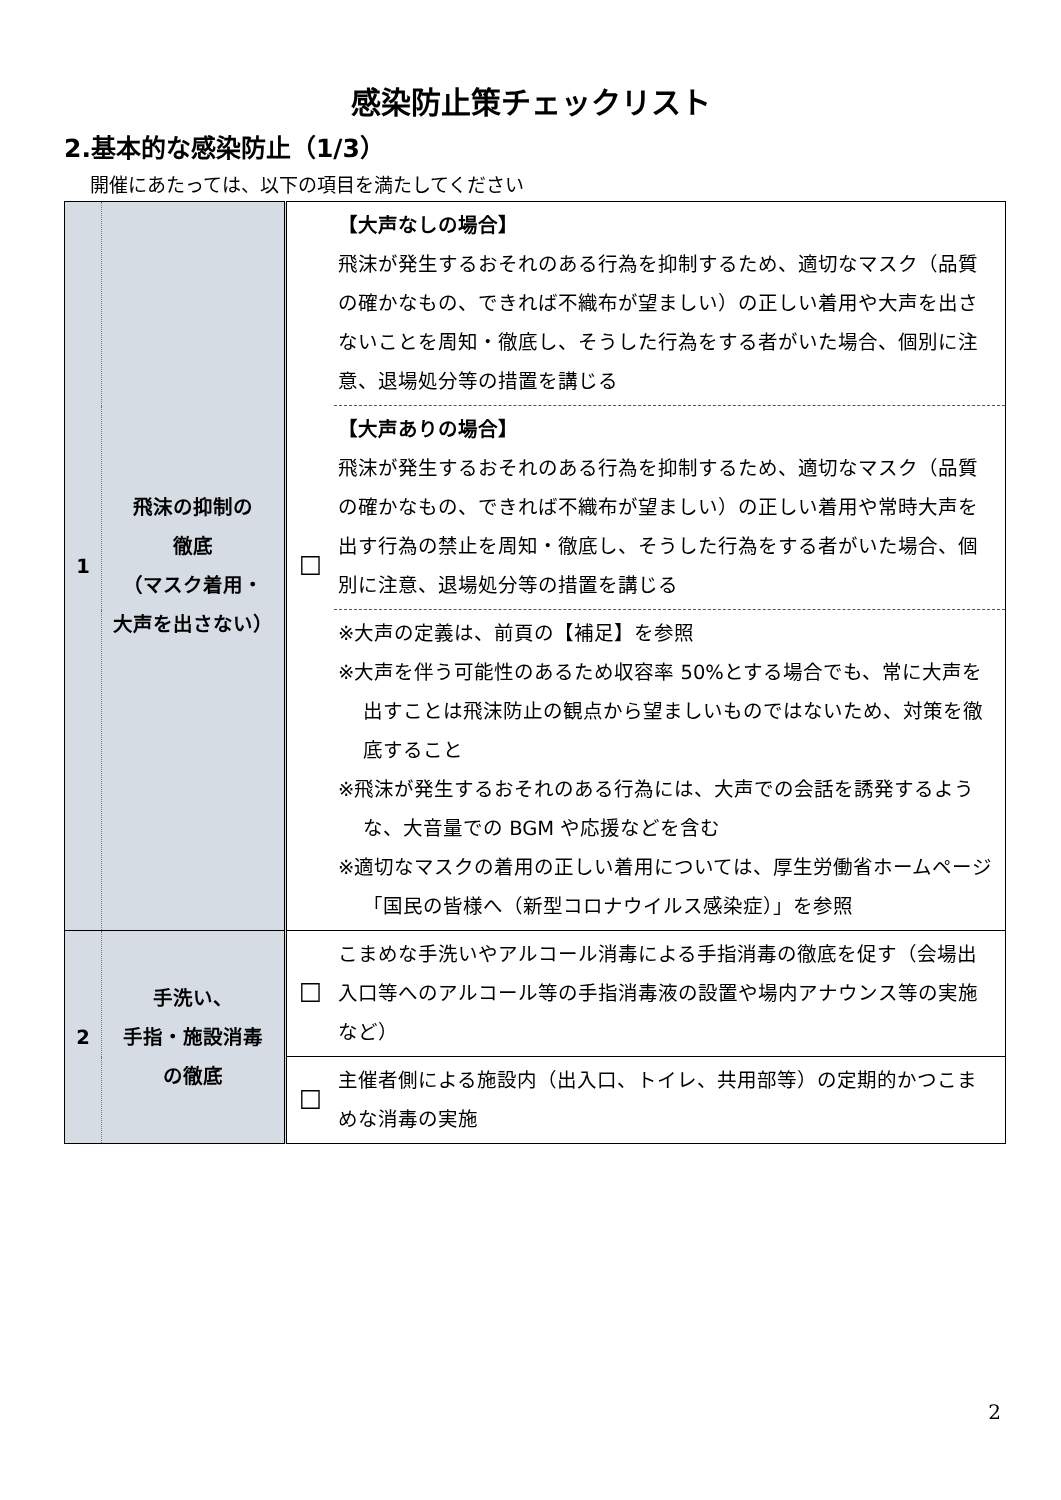感染防止策チェックリスト
2.基本的な感染防止（1/3）
開催にあたっては、以下の項目を満たしてください
| 1 | 飛沫の抑制の 徹底 （マスク着用・ 大声を出さない） | ☐ | 【大声なしの場合】 飛沫が発生するおそれのある行為を抑制するため、適切なマスク（品質の確かなもの、できれば不織布が望ましい）の正しい着用や大声を出さないことを周知・徹底し、そうした行為をする者がいた場合、個別に注意、退場処分等の措置を講じる |
| | | | 【大声ありの場合】 飛沫が発生するおそれのある行為を抑制するため、適切なマスク（品質の確かなもの、できれば不織布が望ましい）の正しい着用や常時大声を出す行為の禁止を周知・徹底し、そうした行為をする者がいた場合、個別に注意、退場処分等の措置を講じる |
| | | | ※大声の定義は、前頁の【補足】を参照 ※大声を伴う可能性のあるため収容率 50%とする場合でも、常に大声を出すことは飛沫防止の観点から望ましいものではないため、対策を徹底すること ※飛沫が発生するおそれのある行為には、大声での会話を誘発するような、大音量での BGM や応援などを含む ※適切なマスクの着用の正しい着用については、厚生労働省ホームページ「国民の皆様へ（新型コロナウイルス感染症）」を参照 |
| 2 | 手洗い、 手指・施設消毒 の徹底 | ☐ | こまめな手洗いやアルコール消毒による手指消毒の徹底を促す（会場出入口等へのアルコール等の手指消毒液の設置や場内アナウンス等の実施など） |
| | | ☐ | 主催者側による施設内（出入口、トイレ、共用部等）の定期的かつこまめな消毒の実施 |
2